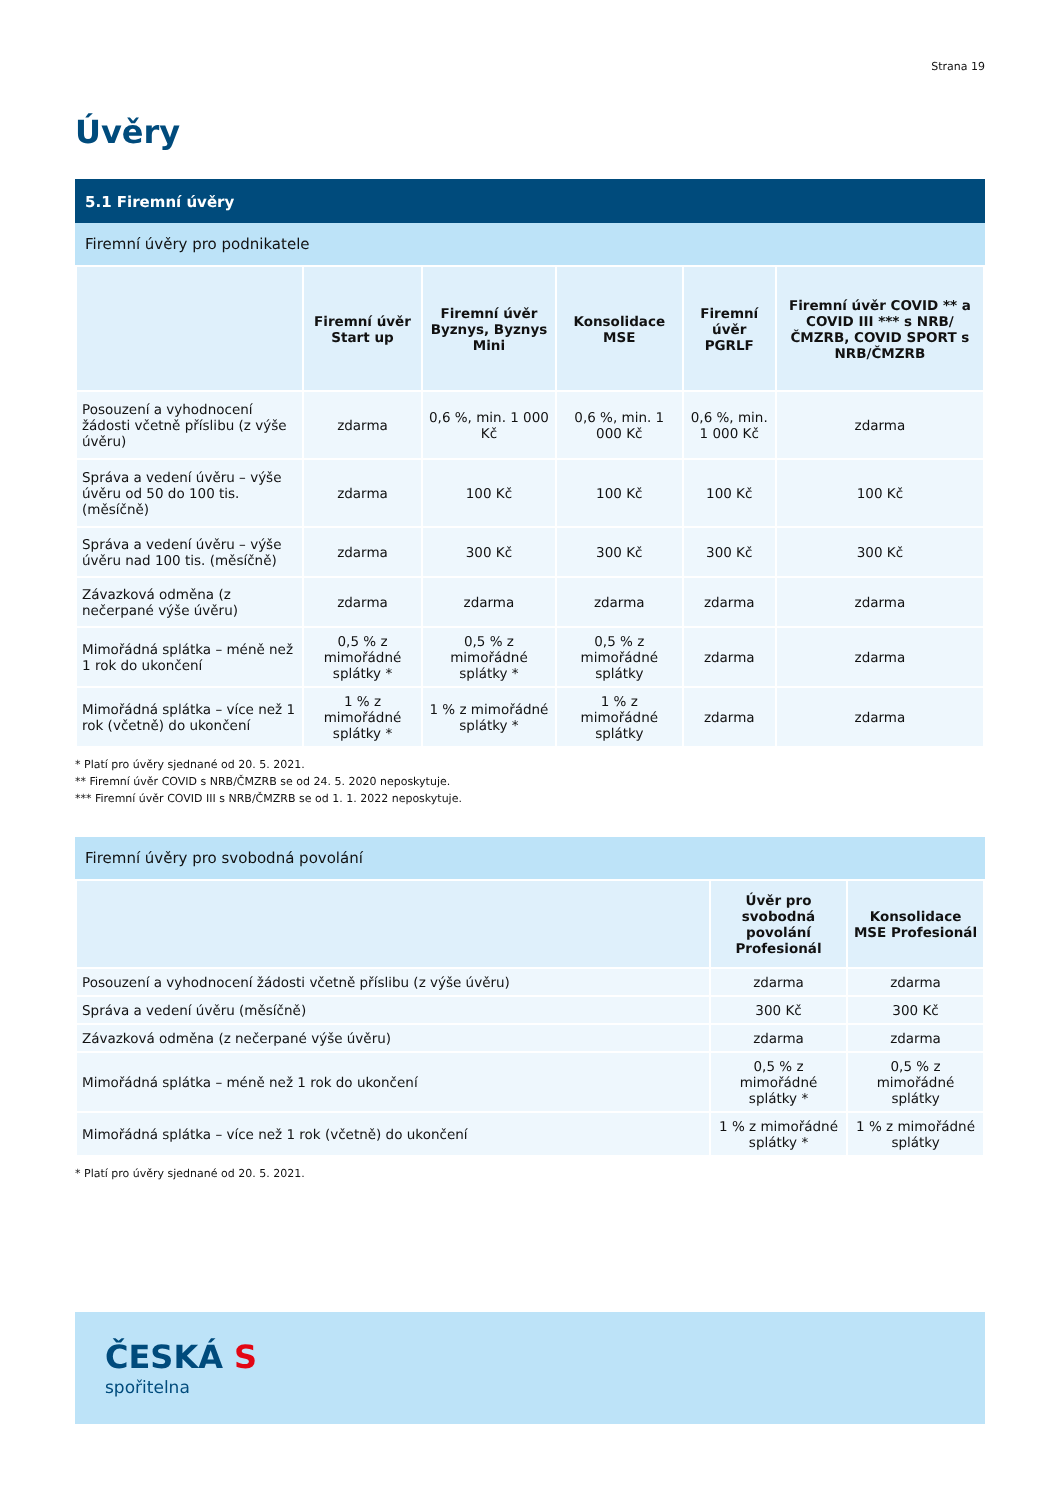Strana 19
Úvěry
5.1 Firemní úvěry
Firemní úvěry pro podnikatele
| | Firemní úvěr Start up | Firemní úvěr Byznys, Byznys Mini | Konsolidace MSE | Firemní úvěr PGRLF | Firemní úvěr COVID ** a COVID III *** s NRB/ČMZRB, COVID SPORT s NRB/ČMZRB |
| --- | --- | --- | --- | --- | --- |
| Posouzení a vyhodnocení žádosti včetně příslibu (z výše úvěru) | zdarma | 0,6 %, min. 1 000 Kč | 0,6 %, min. 1 000 Kč | 0,6 %, min. 1 000 Kč | zdarma |
| Správa a vedení úvěru – výše úvěru od 50 do 100 tis. (měsíčně) | zdarma | 100 Kč | 100 Kč | 100 Kč | 100 Kč |
| Správa a vedení úvěru – výše úvěru nad 100 tis. (měsíčně) | zdarma | 300 Kč | 300 Kč | 300 Kč | 300 Kč |
| Závazková odměna (z nečerpané výše úvěru) | zdarma | zdarma | zdarma | zdarma | zdarma |
| Mimořádná splátka – méně než 1 rok do ukončení | 0,5 % z mimořádné splátky * | 0,5 % z mimořádné splátky * | 0,5 % z mimořádné splátky | zdarma | zdarma |
| Mimořádná splátka – více než 1 rok (včetně) do ukončení | 1 % z mimořádné splátky * | 1 % z mimořádné splátky * | 1 % z mimořádné splátky | zdarma | zdarma |
* Platí pro úvěry sjednané od 20. 5. 2021.
** Firemní úvěr COVID s NRB/ČMZRB se od 24. 5. 2020 neposkytuje.
*** Firemní úvěr COVID III s NRB/ČMZRB se od 1. 1. 2022 neposkytuje.
Firemní úvěry pro svobodná povolání
| | Úvěr pro svobodná povolání Profesionál | Konsolidace MSE Profesionál |
| --- | --- | --- |
| Posouzení a vyhodnocení žádosti včetně příslibu (z výše úvěru) | zdarma | zdarma |
| Správa a vedení úvěru (měsíčně) | 300 Kč | 300 Kč |
| Závazková odměna (z nečerpané výše úvěru) | zdarma | zdarma |
| Mimořádná splátka – méně než 1 rok do ukončení | 0,5 % z mimořádné splátky * | 0,5 % z mimořádné splátky |
| Mimořádná splátka – více než 1 rok (včetně) do ukončení | 1 % z mimořádné splátky * | 1 % z mimořádné splátky |
* Platí pro úvěry sjednané od 20. 5. 2021.
ČESKÁ S
spořitelna